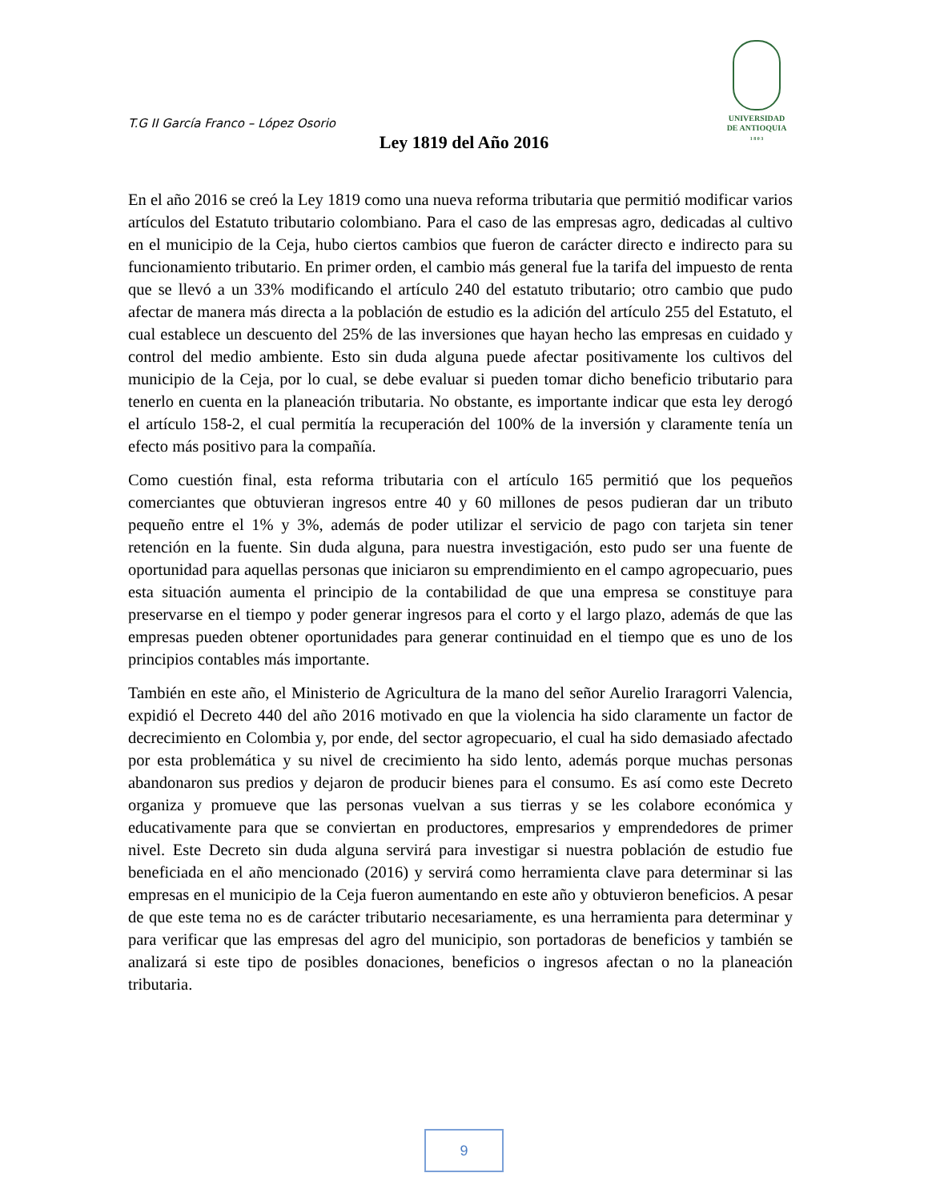T.G II García Franco – López Osorio
UNIVERSIDAD
DE ANTIOQUIA
1 8 0 3
Ley 1819 del Año 2016
En el año 2016 se creó la Ley 1819 como una nueva reforma tributaria que permitió modificar varios artículos del Estatuto tributario colombiano. Para el caso de las empresas agro, dedicadas al cultivo en el municipio de la Ceja, hubo ciertos cambios que fueron de carácter directo e indirecto para su funcionamiento tributario. En primer orden, el cambio más general fue la tarifa del impuesto de renta que se llevó a un 33% modificando el artículo 240 del estatuto tributario; otro cambio que pudo afectar de manera más directa a la población de estudio es la adición del artículo 255 del Estatuto, el cual establece un descuento del 25% de las inversiones que hayan hecho las empresas en cuidado y control del medio ambiente. Esto sin duda alguna puede afectar positivamente los cultivos del municipio de la Ceja, por lo cual, se debe evaluar si pueden tomar dicho beneficio tributario para tenerlo en cuenta en la planeación tributaria. No obstante, es importante indicar que esta ley derogó el artículo 158-2, el cual permitía la recuperación del 100% de la inversión y claramente tenía un efecto más positivo para la compañía.
Como cuestión final, esta reforma tributaria con el artículo 165 permitió que los pequeños comerciantes que obtuvieran ingresos entre 40 y 60 millones de pesos pudieran dar un tributo pequeño entre el 1% y 3%, además de poder utilizar el servicio de pago con tarjeta sin tener retención en la fuente. Sin duda alguna, para nuestra investigación, esto pudo ser una fuente de oportunidad para aquellas personas que iniciaron su emprendimiento en el campo agropecuario, pues esta situación aumenta el principio de la contabilidad de que una empresa se constituye para preservarse en el tiempo y poder generar ingresos para el corto y el largo plazo, además de que las empresas pueden obtener oportunidades para generar continuidad en el tiempo que es uno de los principios contables más importante.
También en este año, el Ministerio de Agricultura de la mano del señor Aurelio Iraragorri Valencia, expidió el Decreto 440 del año 2016 motivado en que la violencia ha sido claramente un factor de decrecimiento en Colombia y, por ende, del sector agropecuario, el cual ha sido demasiado afectado por esta problemática y su nivel de crecimiento ha sido lento, además porque muchas personas abandonaron sus predios y dejaron de producir bienes para el consumo. Es así como este Decreto organiza y promueve que las personas vuelvan a sus tierras y se les colabore económica y educativamente para que se conviertan en productores, empresarios y emprendedores de primer nivel. Este Decreto sin duda alguna servirá para investigar si nuestra población de estudio fue beneficiada en el año mencionado (2016) y servirá como herramienta clave para determinar si las empresas en el municipio de la Ceja fueron aumentando en este año y obtuvieron beneficios. A pesar de que este tema no es de carácter tributario necesariamente, es una herramienta para determinar y para verificar que las empresas del agro del municipio, son portadoras de beneficios y también se analizará si este tipo de posibles donaciones, beneficios o ingresos afectan o no la planeación tributaria.
9